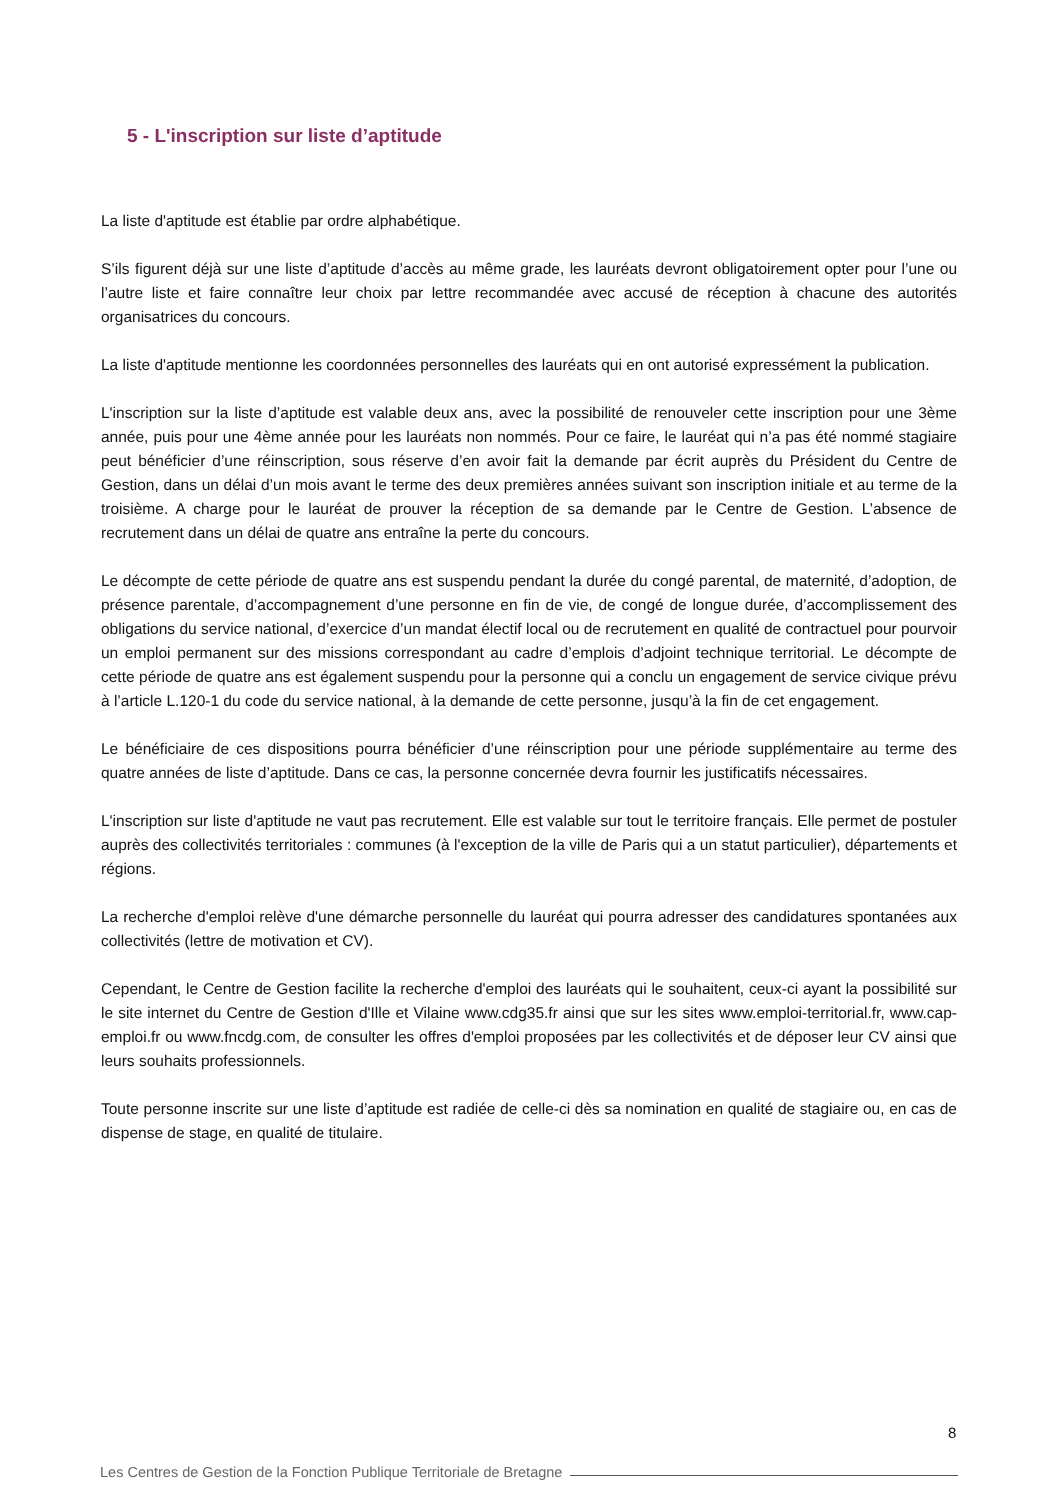5 - L'inscription sur liste d’aptitude
La liste d'aptitude est établie par ordre alphabétique.
S’ils figurent déjà sur une liste d’aptitude d’accès au même grade, les lauréats devront obligatoirement opter pour l’une ou l’autre liste et faire connaître leur choix par lettre recommandée avec accusé de réception à chacune des autorités organisatrices du concours.
La liste d'aptitude mentionne les coordonnées personnelles des lauréats qui en ont autorisé expressément la publication.
L'inscription sur la liste d’aptitude est valable deux ans, avec la possibilité de renouveler cette inscription pour une 3ème année, puis pour une 4ème année pour les lauréats non nommés. Pour ce faire, le lauréat qui n’a pas été nommé stagiaire peut bénéficier d’une réinscription, sous réserve d’en avoir fait la demande par écrit auprès du Président du Centre de Gestion, dans un délai d’un mois avant le terme des deux premières années suivant son inscription initiale et au terme de la troisième. A charge pour le lauréat de prouver la réception de sa demande par le Centre de Gestion. L’absence de recrutement dans un délai de quatre ans entraîne la perte du concours.
Le décompte de cette période de quatre ans est suspendu pendant la durée du congé parental, de maternité, d’adoption, de présence parentale, d’accompagnement d’une personne en fin de vie, de congé de longue durée, d’accomplissement des obligations du service national, d’exercice d’un mandat électif local ou de recrutement en qualité de contractuel pour pourvoir un emploi permanent sur des missions correspondant au cadre d’emplois d’adjoint technique territorial. Le décompte de cette période de quatre ans est également suspendu pour la personne qui a conclu un engagement de service civique prévu à l’article L.120-1 du code du service national, à la demande de cette personne, jusqu’à la fin de cet engagement.
Le bénéficiaire de ces dispositions pourra bénéficier d’une réinscription pour une période supplémentaire au terme des quatre années de liste d’aptitude. Dans ce cas, la personne concernée devra fournir les justificatifs nécessaires.
L'inscription sur liste d'aptitude ne vaut pas recrutement. Elle est valable sur tout le territoire français. Elle permet de postuler auprès des collectivités territoriales : communes (à l'exception de la ville de Paris qui a un statut particulier), départements et régions.
La recherche d'emploi relève d'une démarche personnelle du lauréat qui pourra adresser des candidatures spontanées aux collectivités (lettre de motivation et CV).
Cependant, le Centre de Gestion facilite la recherche d'emploi des lauréats qui le souhaitent, ceux-ci ayant la possibilité sur le site internet du Centre de Gestion d'Ille et Vilaine www.cdg35.fr ainsi que sur les sites www.emploi-territorial.fr, www.cap-emploi.fr ou www.fncdg.com, de consulter les offres d'emploi proposées par les collectivités et de déposer leur CV ainsi que leurs souhaits professionnels.
Toute personne inscrite sur une liste d’aptitude est radiée de celle-ci dès sa nomination en qualité de stagiaire ou, en cas de dispense de stage, en qualité de titulaire.
8
Les Centres de Gestion de la Fonction Publique Territoriale de Bretagne